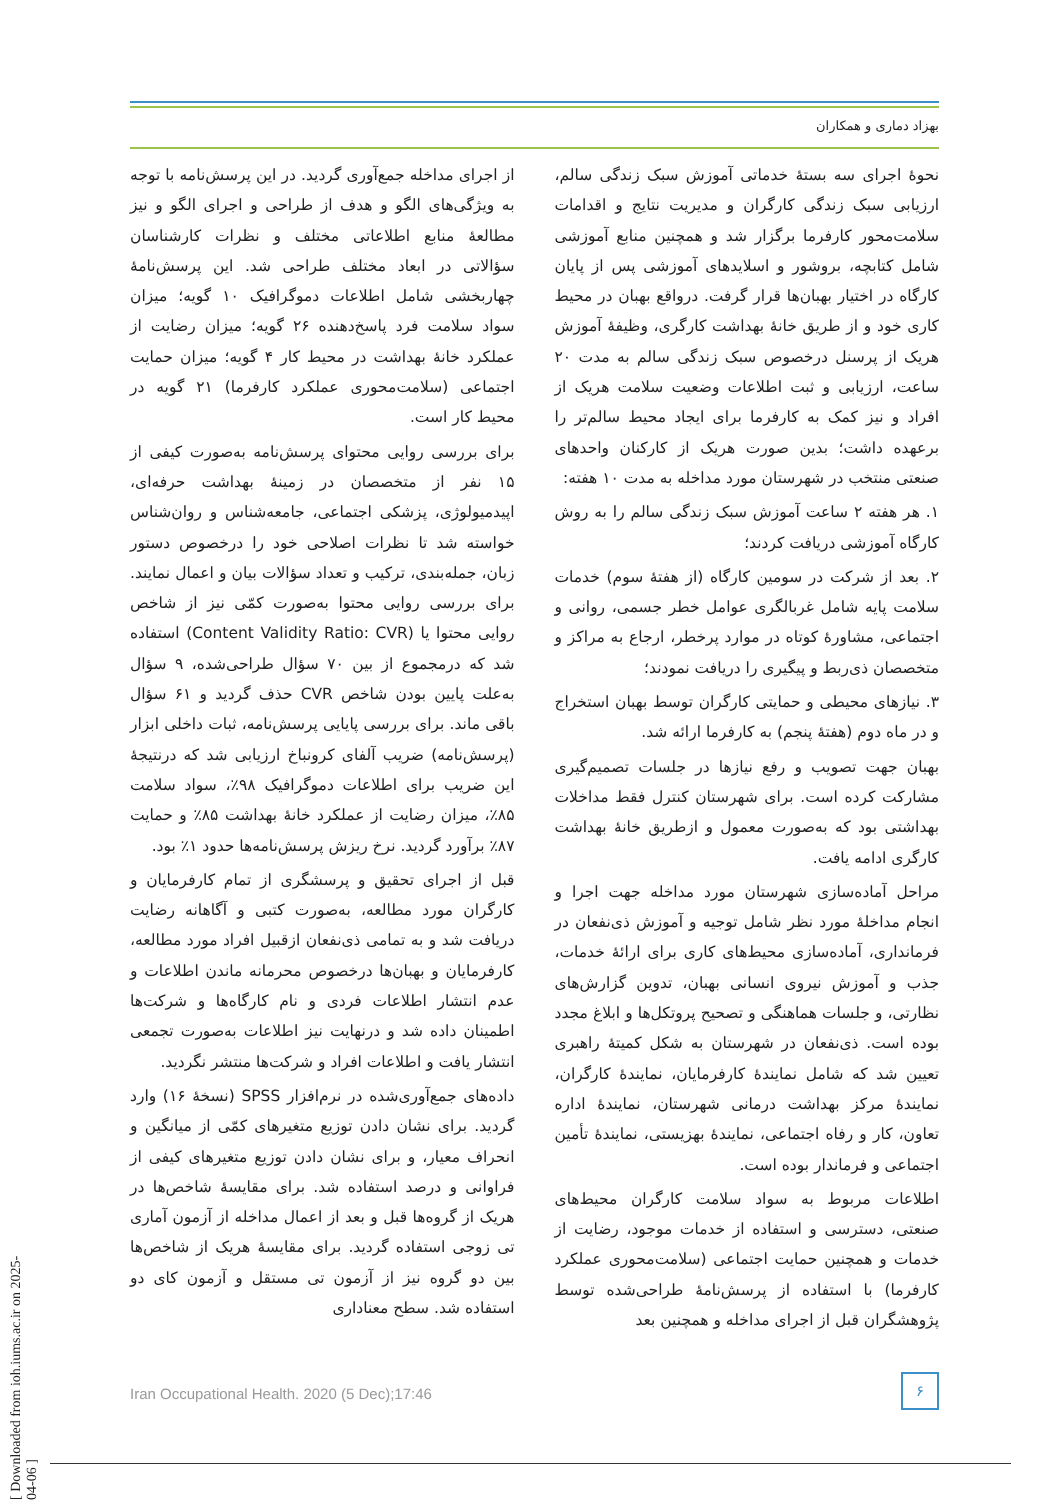بهزاد دماری و همکاران
نحوهٔ اجرای سه بستهٔ خدماتی آموزش سبک زندگی سالم، ارزیابی سبک زندگی کارگران و مدیریت نتایج و اقدامات سلامت‌محور کارفرما برگزار شد و همچنین منابع آموزشی شامل کتابچه، بروشور و اسلایدهای آموزشی پس از پایان کارگاه در اختیار بهبان‌ها قرار گرفت. درواقع بهبان در محیط کاری خود و از طریق خانهٔ بهداشت کارگری، وظیفهٔ آموزش هریک از پرسنل درخصوص سبک زندگی سالم به مدت ۲۰ ساعت، ارزیابی و ثبت اطلاعات وضعیت سلامت هریک از افراد و نیز کمک به کارفرما برای ایجاد محیط سالم‌تر را برعهده داشت؛ بدین صورت هریک از کارکنان واحدهای صنعتی منتخب در شهرستان مورد مداخله به مدت ۱۰ هفته:
۱. هر هفته ۲ ساعت آموزش سبک زندگی سالم را به روش کارگاه آموزشی دریافت کردند؛
۲. بعد از شرکت در سومین کارگاه (از هفتهٔ سوم) خدمات سلامت پایه شامل غربالگری عوامل خطر جسمی، روانی و اجتماعی، مشاورهٔ کوتاه در موارد پرخطر، ارجاع به مراکز و متخصصان ذی‌ربط و پیگیری را دریافت نمودند؛
۳. نیازهای محیطی و حمایتی کارگران توسط بهبان استخراج و در ماه دوم (هفتهٔ پنجم) به کارفرما ارائه شد.
بهبان جهت تصویب و رفع نیازها در جلسات تصمیم‌گیری مشارکت کرده است. برای شهرستان کنترل فقط مداخلات بهداشتی بود که به‌صورت معمول و ازطریق خانهٔ بهداشت کارگری ادامه یافت.
مراحل آماده‌سازی شهرستان مورد مداخله جهت اجرا و انجام مداخلهٔ مورد نظر شامل توجیه و آموزش ذی‌نفعان در فرمانداری، آماده‌سازی محیط‌های کاری برای ارائهٔ خدمات، جذب و آموزش نیروی انسانی بهبان، تدوین گزارش‌های نظارتی، و جلسات هماهنگی و تصحیح پروتکل‌ها و ابلاغ مجدد بوده است. ذی‌نفعان در شهرستان به شکل کمیتهٔ راهبری تعیین شد که شامل نمایندهٔ کارفرمایان، نمایندهٔ کارگران، نمایندهٔ مرکز بهداشت درمانی شهرستان، نمایندهٔ اداره تعاون، کار و رفاه اجتماعی، نمایندهٔ بهزیستی، نمایندهٔ تأمین اجتماعی و فرماندار بوده است.
اطلاعات مربوط به سواد سلامت کارگران محیط‌های صنعتی، دسترسی و استفاده از خدمات موجود، رضایت از خدمات و همچنین حمایت اجتماعی (سلامت‌محوری عملکرد کارفرما) با استفاده از پرسش‌نامهٔ طراحی‌شده توسط پژوهشگران قبل از اجرای مداخله و همچنین بعد
از اجرای مداخله جمع‌آوری گردید. در این پرسش‌نامه با توجه به ویژگی‌های الگو و هدف از طراحی و اجرای الگو و نیز مطالعهٔ منابع اطلاعاتی مختلف و نظرات کارشناسان سؤالاتی در ابعاد مختلف طراحی شد. این پرسش‌نامهٔ چهاربخشی شامل اطلاعات دموگرافیک ۱۰ گویه؛ میزان سواد سلامت فرد پاسخ‌دهنده ۲۶ گویه؛ میزان رضایت از عملکرد خانهٔ بهداشت در محیط کار ۴ گویه؛ میزان حمایت اجتماعی (سلامت‌محوری عملکرد کارفرما) ۲۱ گویه در محیط کار است.
برای بررسی روایی محتوای پرسش‌نامه به‌صورت کیفی از ۱۵ نفر از متخصصان در زمینهٔ بهداشت حرفه‌ای، اپیدمیولوژی، پزشکی اجتماعی، جامعه‌شناس و روان‌شناس خواسته شد تا نظرات اصلاحی خود را درخصوص دستور زبان، جمله‌بندی، ترکیب و تعداد سؤالات بیان و اعمال نمایند. برای بررسی روایی محتوا به‌صورت کمّی نیز از شاخص روایی محتوا یا (Content Validity Ratio: CVR) استفاده شد که درمجموع از بین ۷۰ سؤال طراحی‌شده، ۹ سؤال به‌علت پایین بودن شاخص CVR حذف گردید و ۶۱ سؤال باقی ماند. برای بررسی پایایی پرسش‌نامه، ثبات داخلی ابزار (پرسش‌نامه) ضریب آلفای کرونباخ ارزیابی شد که درنتیجهٔ این ضریب برای اطلاعات دموگرافیک ۹۸٪، سواد سلامت ۸۵٪، میزان رضایت از عملکرد خانهٔ بهداشت ۸۵٪ و حمایت ۸۷٪ برآورد گردید. نرخ ریزش پرسش‌نامه‌ها حدود ۱٪ بود.
قبل از اجرای تحقیق و پرسشگری از تمام کارفرمایان و کارگران مورد مطالعه، به‌صورت کتبی و آگاهانه رضایت دریافت شد و به تمامی ذی‌نفعان ازقبیل افراد مورد مطالعه، کارفرمایان و بهبان‌ها درخصوص محرمانه ماندن اطلاعات و عدم انتشار اطلاعات فردی و نام کارگاه‌ها و شرکت‌ها اطمینان داده شد و درنهایت نیز اطلاعات به‌صورت تجمعی انتشار یافت و اطلاعات افراد و شرکت‌ها منتشر نگردید.
داده‌های جمع‌آوری‌شده در نرم‌افزار SPSS (نسخهٔ ۱۶) وارد گردید. برای نشان دادن توزیع متغیرهای کمّی از میانگین و انحراف معیار، و برای نشان دادن توزیع متغیرهای کیفی از فراوانی و درصد استفاده شد. برای مقایسهٔ شاخص‌ها در هریک از گروه‌ها قبل و بعد از اعمال مداخله از آزمون آماری تی زوجی استفاده گردید. برای مقایسهٔ هریک از شاخص‌ها بین دو گروه نیز از آزمون تی مستقل و آزمون کای دو استفاده شد. سطح معناداری
Iran Occupational Health. 2020 (5 Dec);17:46
۶
[ Downloaded from ioh.iums.ac.ir on 2025-04-06 ]